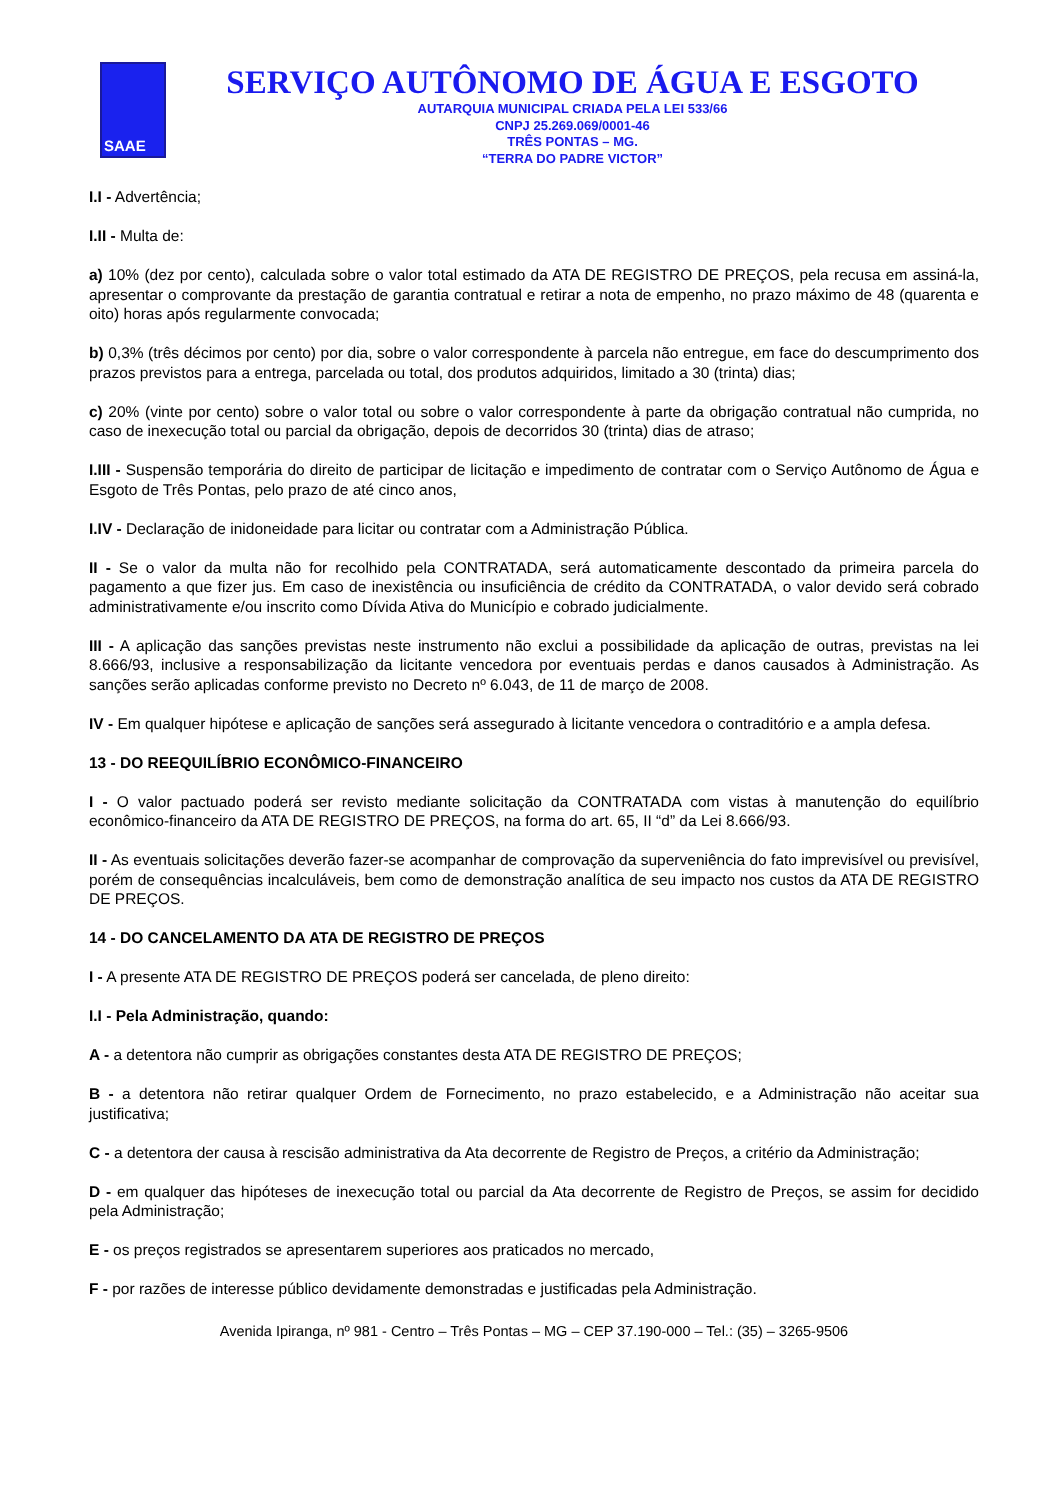SAAE
SERVIÇO AUTÔNOMO DE ÁGUA E ESGOTO
AUTARQUIA MUNICIPAL CRIADA PELA LEI 533/66
CNPJ 25.269.069/0001-46
TRÊS PONTAS – MG.
“TERRA DO PADRE VICTOR”
I.I - Advertência;
I.II - Multa de:
a) 10% (dez por cento), calculada sobre o valor total estimado da ATA DE REGISTRO DE PREÇOS, pela recusa em assiná-la, apresentar o comprovante da prestação de garantia contratual e retirar a nota de empenho, no prazo máximo de 48 (quarenta e oito) horas após regularmente convocada;
b) 0,3% (três décimos por cento) por dia, sobre o valor correspondente à parcela não entregue, em face do descumprimento dos prazos previstos para a entrega, parcelada ou total, dos produtos adquiridos, limitado a 30 (trinta) dias;
c) 20% (vinte por cento) sobre o valor total ou sobre o valor correspondente à parte da obrigação contratual não cumprida, no caso de inexecução total ou parcial da obrigação, depois de decorridos 30 (trinta) dias de atraso;
I.III - Suspensão temporária do direito de participar de licitação e impedimento de contratar com o Serviço Autônomo de Água e Esgoto de Três Pontas, pelo prazo de até cinco anos,
I.IV - Declaração de inidoneidade para licitar ou contratar com a Administração Pública.
II - Se o valor da multa não for recolhido pela CONTRATADA, será automaticamente descontado da primeira parcela do pagamento a que fizer jus. Em caso de inexistência ou insuficiência de crédito da CONTRATADA, o valor devido será cobrado administrativamente e/ou inscrito como Dívida Ativa do Município e cobrado judicialmente.
III - A aplicação das sanções previstas neste instrumento não exclui a possibilidade da aplicação de outras, previstas na lei 8.666/93, inclusive a responsabilização da licitante vencedora por eventuais perdas e danos causados à Administração. As sanções serão aplicadas conforme previsto no Decreto nº 6.043, de 11 de março de 2008.
IV - Em qualquer hipótese e aplicação de sanções será assegurado à licitante vencedora o contraditório e a ampla defesa.
13 - DO REEQUILÍBRIO ECONÔMICO-FINANCEIRO
I - O valor pactuado poderá ser revisto mediante solicitação da CONTRATADA com vistas à manutenção do equilíbrio econômico-financeiro da ATA DE REGISTRO DE PREÇOS, na forma do art. 65, II “d” da Lei 8.666/93.
II - As eventuais solicitações deverão fazer-se acompanhar de comprovação da superveniência do fato imprevisível ou previsível, porém de consequências incalculáveis, bem como de demonstração analítica de seu impacto nos custos da ATA DE REGISTRO DE PREÇOS.
14 - DO CANCELAMENTO DA ATA DE REGISTRO DE PREÇOS
I - A presente ATA DE REGISTRO DE PREÇOS poderá ser cancelada, de pleno direito:
I.I - Pela Administração, quando:
A - a detentora não cumprir as obrigações constantes desta ATA DE REGISTRO DE PREÇOS;
B - a detentora não retirar qualquer Ordem de Fornecimento, no prazo estabelecido, e a Administração não aceitar sua justificativa;
C - a detentora der causa à rescisão administrativa da Ata decorrente de Registro de Preços, a critério da Administração;
D - em qualquer das hipóteses de inexecução total ou parcial da Ata decorrente de Registro de Preços, se assim for decidido pela Administração;
E - os preços registrados se apresentarem superiores aos praticados no mercado,
F - por razões de interesse público devidamente demonstradas e justificadas pela Administração.
Avenida Ipiranga, nº 981 - Centro – Três Pontas – MG – CEP 37.190-000 – Tel.: (35) – 3265-9506